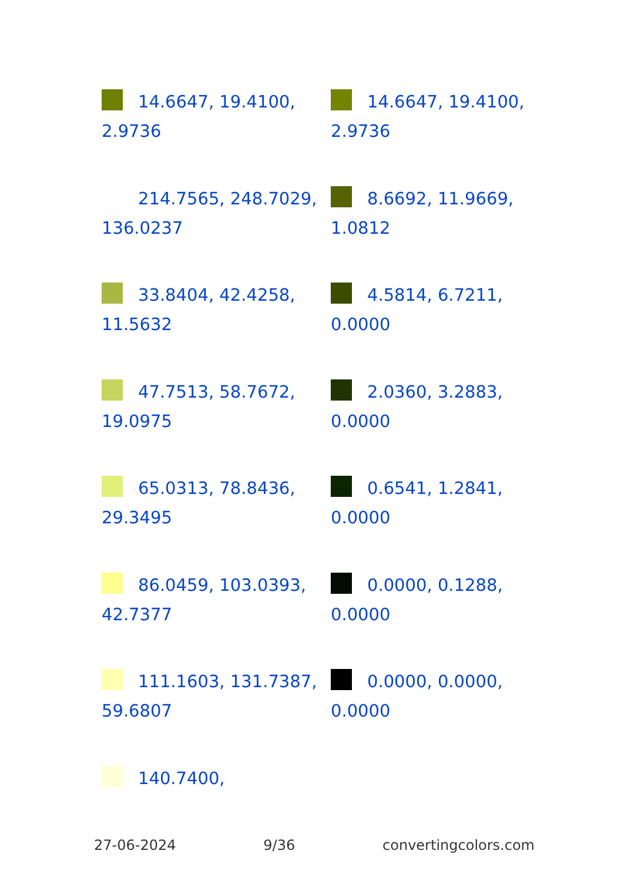14.6647, 19.4100, 2.9736
14.6647, 19.4100, 2.9736
214.7565, 248.7029, 136.0237
8.6692, 11.9669, 1.0812
33.8404, 42.4258, 11.5632
4.5814, 6.7211, 0.0000
47.7513, 58.7672, 19.0975
2.0360, 3.2883, 0.0000
65.0313, 78.8436, 29.3495
0.6541, 1.2841, 0.0000
86.0459, 103.0393, 42.7377
0.0000, 0.1288, 0.0000
111.1603, 131.7387, 59.6807
0.0000, 0.0000, 0.0000
140.7400,
27-06-2024 9/36 convertingcolors.com